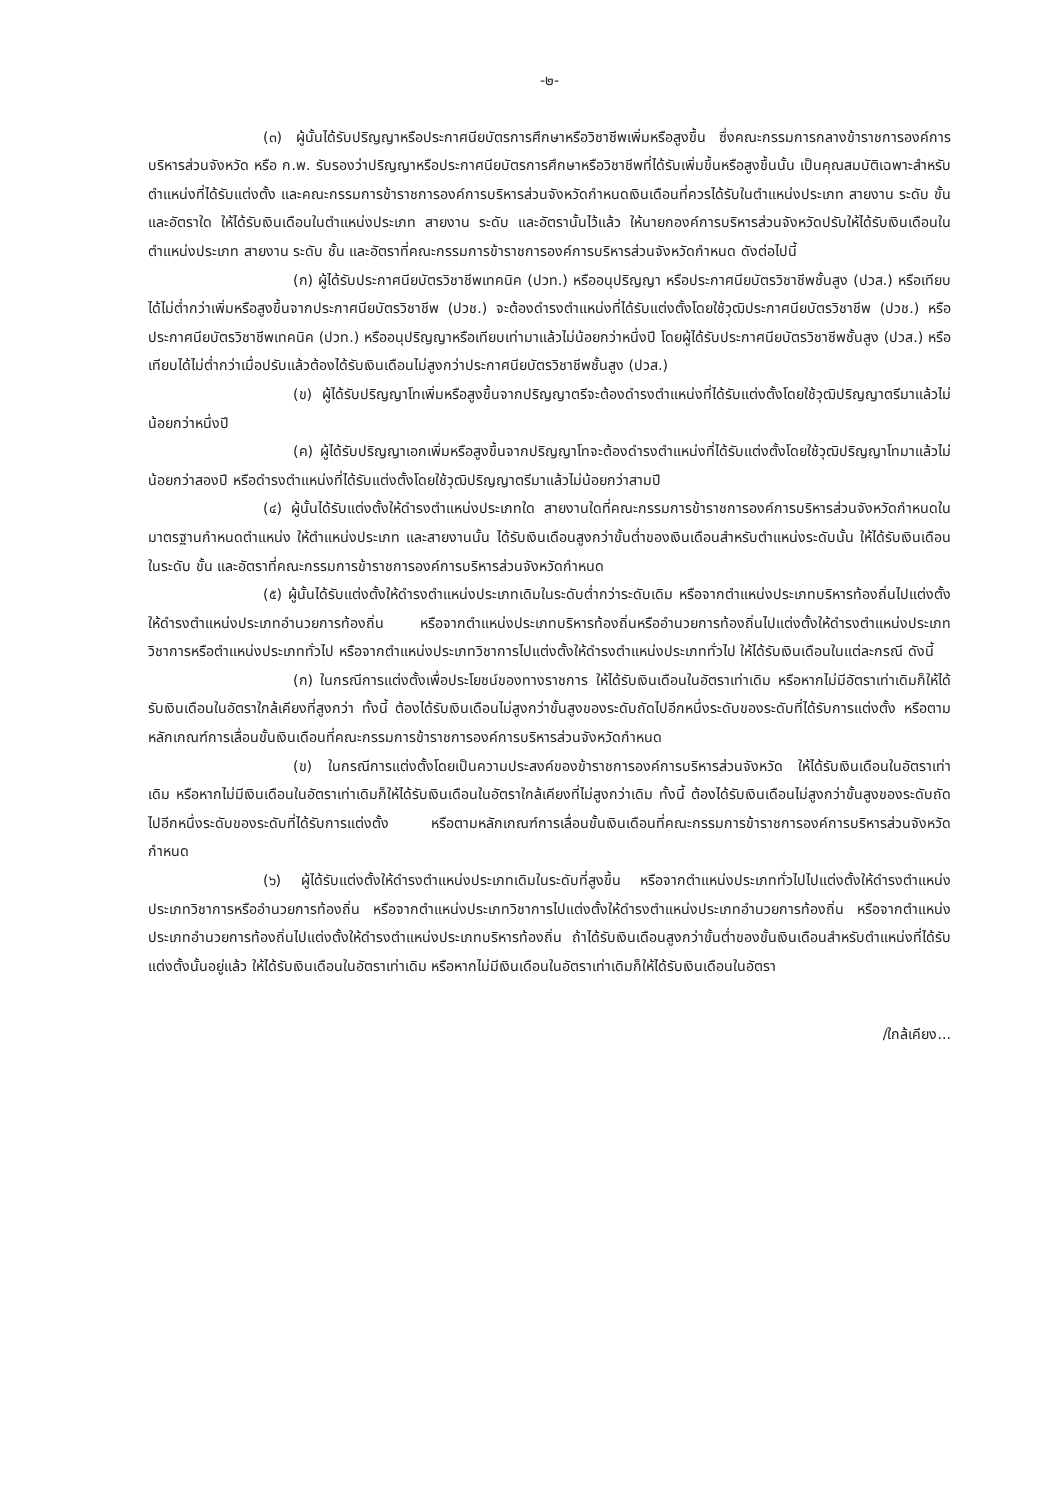-๒-
(๓) ผู้นั้นได้รับปริญญาหรือประกาศนียบัตรการศึกษาหรือวิชาชีพเพิ่มหรือสูงขึ้น ซึ่งคณะกรรมการกลางข้าราชการองค์การบริหารส่วนจังหวัด หรือ ก.พ. รับรองว่าปริญญาหรือประกาศนียบัตรการศึกษาหรือวิชาชีพที่ได้รับเพิ่มขึ้นหรือสูงขึ้นนั้น เป็นคุณสมบัติเฉพาะสำหรับตำแหน่งที่ได้รับแต่งตั้ง และคณะกรรมการข้าราชการองค์การบริหารส่วนจังหวัดกำหนดเงินเดือนที่ควรได้รับในตำแหน่งประเภท สายงาน ระดับ ขั้น และอัตราใด ให้ได้รับเงินเดือนในตำแหน่งประเภท สายงาน ระดับ และอัตรานั้นไว้แล้ว ให้นายกองค์การบริหารส่วนจังหวัดปรับให้ได้รับเงินเดือนในตำแหน่งประเภท สายงาน ระดับ ชั้น และอัตราที่คณะกรรมการข้าราชการองค์การบริหารส่วนจังหวัดกำหนด ดังต่อไปนี้
(ก) ผู้ได้รับประกาศนียบัตรวิชาชีพเทคนิค (ปวท.) หรืออนุปริญญา หรือประกาศนียบัตรวิชาชีพชั้นสูง (ปวส.) หรือเทียบได้ไม่ต่ำกว่าเพิ่มหรือสูงขึ้นจากประกาศนียบัตรวิชาชีพ (ปวช.) จะต้องดำรงตำแหน่งที่ได้รับแต่งตั้งโดยใช้วุฒิประกาศนียบัตรวิชาชีพ (ปวช.) หรือประกาศนียบัตรวิชาชีพเทคนิค (ปวท.) หรืออนุปริญญาหรือเทียบเท่ามาแล้วไม่น้อยกว่าหนึ่งปี โดยผู้ได้รับประกาศนียบัตรวิชาชีพชั้นสูง (ปวส.) หรือเทียบได้ไม่ต่ำกว่าเมื่อปรับแล้วต้องได้รับเงินเดือนไม่สูงกว่าประกาศนียบัตรวิชาชีพชั้นสูง (ปวส.)
(ข) ผู้ได้รับปริญญาโทเพิ่มหรือสูงขึ้นจากปริญญาตรีจะต้องดำรงตำแหน่งที่ได้รับแต่งตั้งโดยใช้วุฒิปริญญาตรีมาแล้วไม่น้อยกว่าหนึ่งปี
(ค) ผู้ได้รับปริญญาเอกเพิ่มหรือสูงขึ้นจากปริญญาโทจะต้องดำรงตำแหน่งที่ได้รับแต่งตั้งโดยใช้วุฒิปริญญาโทมาแล้วไม่น้อยกว่าสองปี หรือดำรงตำแหน่งที่ได้รับแต่งตั้งโดยใช้วุฒิปริญญาตรีมาแล้วไม่น้อยกว่าสามปี
(๔) ผู้นั้นได้รับแต่งตั้งให้ดำรงตำแหน่งประเภทใด สายงานใดที่คณะกรรมการข้าราชการองค์การบริหารส่วนจังหวัดกำหนดในมาตรฐานกำหนดตำแหน่ง ให้ตำแหน่งประเภท และสายงานนั้น ได้รับเงินเดือนสูงกว่าขั้นต่ำของเงินเดือนสำหรับตำแหน่งระดับนั้น ให้ได้รับเงินเดือนในระดับ ขั้น และอัตราที่คณะกรรมการข้าราชการองค์การบริหารส่วนจังหวัดกำหนด
(๕) ผู้นั้นได้รับแต่งตั้งให้ดำรงตำแหน่งประเภทเดิมในระดับต่ำกว่าระดับเดิม หรือจากตำแหน่งประเภทบริหารท้องถิ่นไปแต่งตั้งให้ดำรงตำแหน่งประเภทอำนวยการท้องถิ่น หรือจากตำแหน่งประเภทบริหารท้องถิ่นหรืออำนวยการท้องถิ่นไปแต่งตั้งให้ดำรงตำแหน่งประเภทวิชาการหรือตำแหน่งประเภททั่วไป หรือจากตำแหน่งประเภทวิชาการไปแต่งตั้งให้ดำรงตำแหน่งประเภททั่วไป ให้ได้รับเงินเดือนในแต่ละกรณี ดังนี้
(ก) ในกรณีการแต่งตั้งเพื่อประโยชน์ของทางราชการ ให้ได้รับเงินเดือนในอัตราเท่าเดิม หรือหากไม่มีอัตราเท่าเดิมก็ให้ได้รับเงินเดือนในอัตราใกล้เคียงที่สูงกว่า ทั้งนี้ ต้องได้รับเงินเดือนไม่สูงกว่าขั้นสูงของระดับถัดไปอีกหนึ่งระดับของระดับที่ได้รับการแต่งตั้ง หรือตามหลักเกณฑ์การเลื่อนขั้นเงินเดือนที่คณะกรรมการข้าราชการองค์การบริหารส่วนจังหวัดกำหนด
(ข) ในกรณีการแต่งตั้งโดยเป็นความประสงค์ของข้าราชการองค์การบริหารส่วนจังหวัด ให้ได้รับเงินเดือนในอัตราเท่าเดิม หรือหากไม่มีเงินเดือนในอัตราเท่าเดิมก็ให้ได้รับเงินเดือนในอัตราใกล้เคียงที่ไม่สูงกว่าเดิม ทั้งนี้ ต้องได้รับเงินเดือนไม่สูงกว่าขั้นสูงของระดับถัดไปอีกหนึ่งระดับของระดับที่ได้รับการแต่งตั้ง หรือตามหลักเกณฑ์การเลื่อนขั้นเงินเดือนที่คณะกรรมการข้าราชการองค์การบริหารส่วนจังหวัดกำหนด
(๖) ผู้ได้รับแต่งตั้งให้ดำรงตำแหน่งประเภทเดิมในระดับที่สูงขึ้น หรือจากตำแหน่งประเภททั่วไปไปแต่งตั้งให้ดำรงตำแหน่งประเภทวิชาการหรืออำนวยการท้องถิ่น หรือจากตำแหน่งประเภทวิชาการไปแต่งตั้งให้ดำรงตำแหน่งประเภทอำนวยการท้องถิ่น หรือจากตำแหน่งประเภทอำนวยการท้องถิ่นไปแต่งตั้งให้ดำรงตำแหน่งประเภทบริหารท้องถิ่น ถ้าได้รับเงินเดือนสูงกว่าขั้นต่ำของขั้นเงินเดือนสำหรับตำแหน่งที่ได้รับแต่งตั้งนั้นอยู่แล้ว ให้ได้รับเงินเดือนในอัตราเท่าเดิม หรือหากไม่มีเงินเดือนในอัตราเท่าเดิมก็ให้ได้รับเงินเดือนในอัตรา
/ใกล้เคียง...